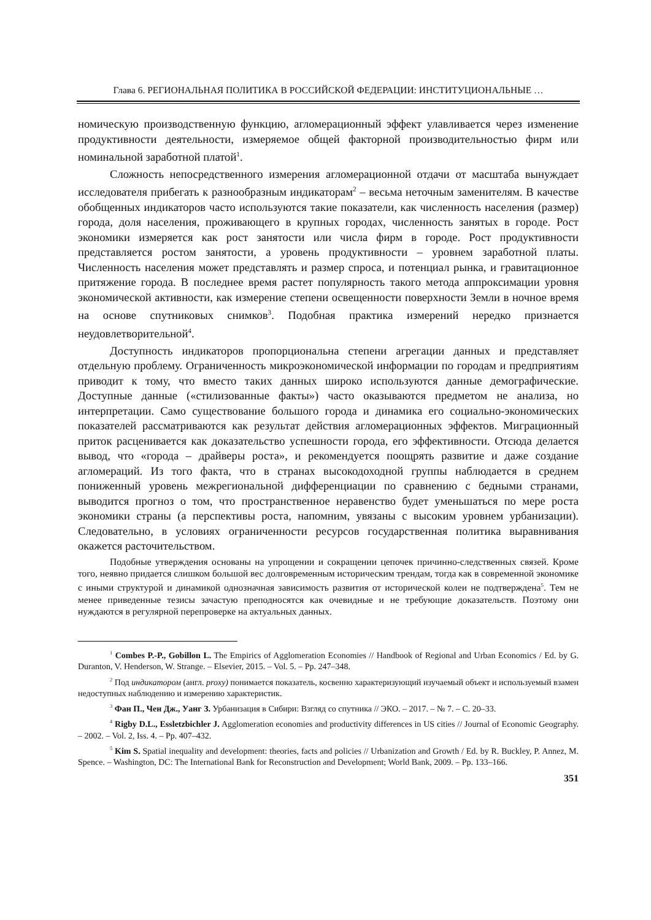Глава 6. РЕГИОНАЛЬНАЯ ПОЛИТИКА В РОССИЙСКОЙ ФЕДЕРАЦИИ: ИНСТИТУЦИОНАЛЬНЫЕ …
номическую производственную функцию, агломерационный эффект улавливается через изменение продуктивности деятельности, измеряемое общей факторной производительностью фирм или номинальной заработной платой<sup>1</sup>.
Сложность непосредственного измерения агломерационной отдачи от масштаба вынуждает исследователя прибегать к разнообразным индикаторам<sup>2</sup> – весьма неточным заменителям. В качестве обобщенных индикаторов часто используются такие показатели, как численность населения (размер) города, доля населения, проживающего в крупных городах, численность занятых в городе. Рост экономики измеряется как рост занятости или числа фирм в городе. Рост продуктивности представляется ростом занятости, а уровень продуктивности – уровнем заработной платы. Численность населения может представлять и размер спроса, и потенциал рынка, и гравитационное притяжение города. В последнее время растет популярность такого метода аппроксимации уровня экономической активности, как измерение степени освещенности поверхности Земли в ночное время на основе спутниковых снимков<sup>3</sup>. Подобная практика измерений нередко признается неудовлетворительной<sup>4</sup>.
Доступность индикаторов пропорциональна степени агрегации данных и представляет отдельную проблему. Ограниченность микроэкономической информации по городам и предприятиям приводит к тому, что вместо таких данных широко используются данные демографические. Доступные данные («стилизованные факты») часто оказываются предметом не анализа, но интерпретации. Само существование большого города и динамика его социально-экономических показателей рассматриваются как результат действия агломерационных эффектов. Миграционный приток расценивается как доказательство успешности города, его эффективности. Отсюда делается вывод, что «города – драйверы роста», и рекомендуется поощрять развитие и даже создание агломераций. Из того факта, что в странах высокодоходной группы наблюдается в среднем пониженный уровень межрегиональной дифференциации по сравнению с бедными странами, выводится прогноз о том, что пространственное неравенство будет уменьшаться по мере роста экономики страны (а перспективы роста, напомним, увязаны с высоким уровнем урбанизации). Следовательно, в условиях ограниченности ресурсов государственная политика выравнивания окажется расточительством.
Подобные утверждения основаны на упрощении и сокращении цепочек причинно-следственных связей. Кроме того, неявно придается слишком большой вес долговременным историческим трендам, тогда как в современной экономике с иными структурой и динамикой однозначная зависимость развития от исторической колеи не подтверждена<sup>5</sup>. Тем не менее приведенные тезисы зачастую преподносятся как очевидные и не требующие доказательств. Поэтому они нуждаются в регулярной перепроверке на актуальных данных.
<sup>1</sup> Combes P.-P., Gobillon L. The Empirics of Agglomeration Economies // Handbook of Regional and Urban Economics / Ed. by G. Duranton, V. Henderson, W. Strange. – Elsevier, 2015. – Vol. 5. – Pp. 247–348.
<sup>2</sup> Под индикатором (англ. proxy) понимается показатель, косвенно характеризующий изучаемый объект и используемый взамен недоступных наблюдению и измерению характеристик.
<sup>3</sup> Фан П., Чен Дж., Уанг З. Урбанизация в Сибири: Взгляд со спутника // ЭКО. – 2017. – № 7. – С. 20–33.
<sup>4</sup> Rigby D.L., Essletzbichler J. Agglomeration economies and productivity differences in US cities // Journal of Economic Geography. – 2002. – Vol. 2, Iss. 4. – Pp. 407–432.
<sup>5</sup> Kim S. Spatial inequality and development: theories, facts and policies // Urbanization and Growth / Ed. by R. Buckley, P. Annez, M. Spence. – Washington, DC: The International Bank for Reconstruction and Development; World Bank, 2009. – Pp. 133–166.
351